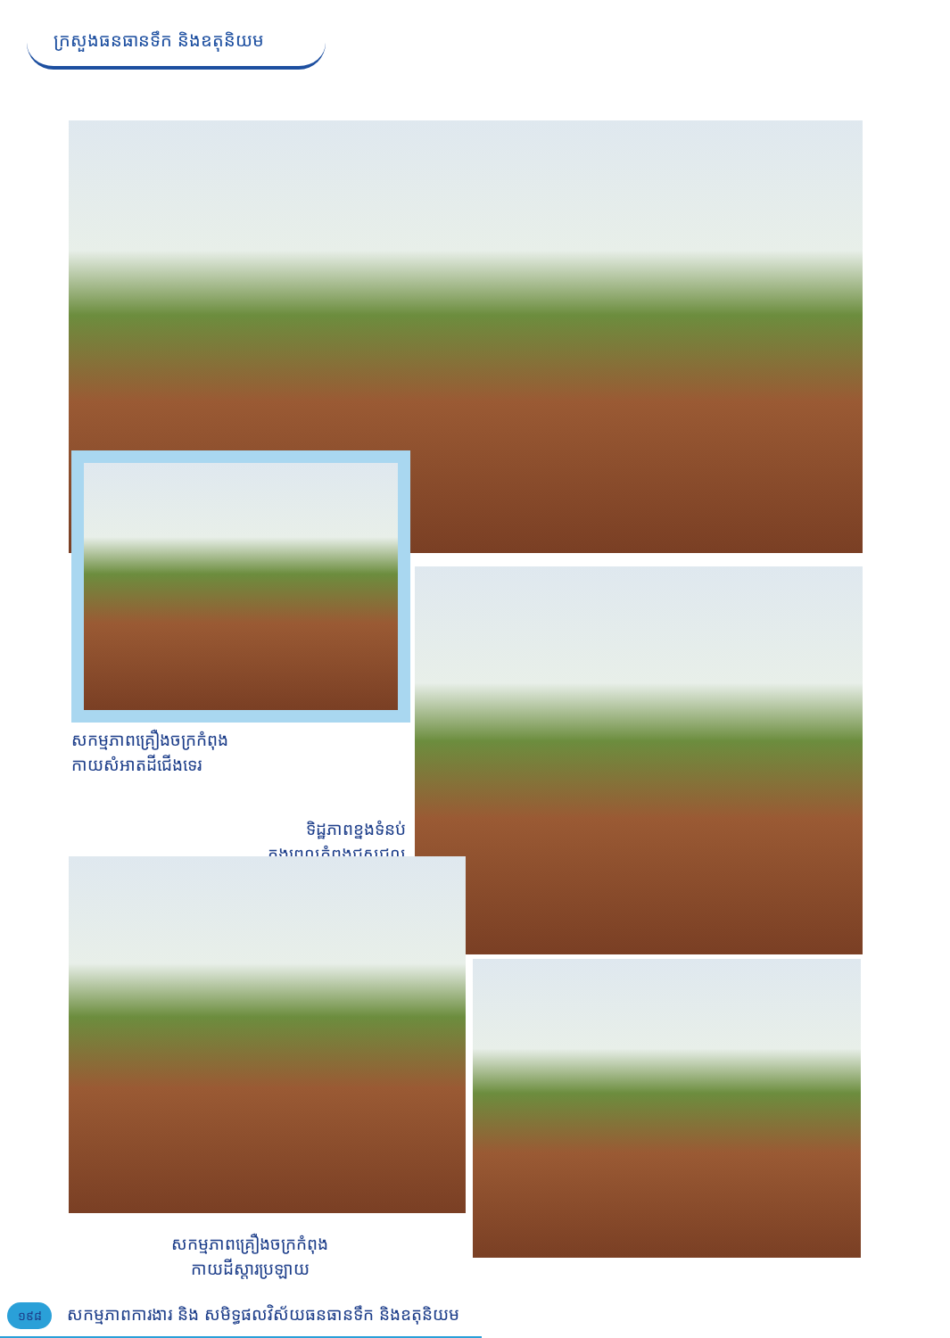ក្រសួងធនធានទឹក និងឧតុនិយម
សកម្មភាពគ្រឿងចក្រកំពុង
កាយសំអាតដីជើងទេរ
ទិដ្ឋភាពខ្នងទំនប់
ក្នុងពេលកំពុងជួសជុល
សកម្មភាពគ្រឿងចក្រកំពុង
កាយដីស្តារប្រឡាយ
១៩៨
សកម្មភាពការងារ និង សមិទ្ធផលវិស័យធនធានទឹក និងឧតុនិយម